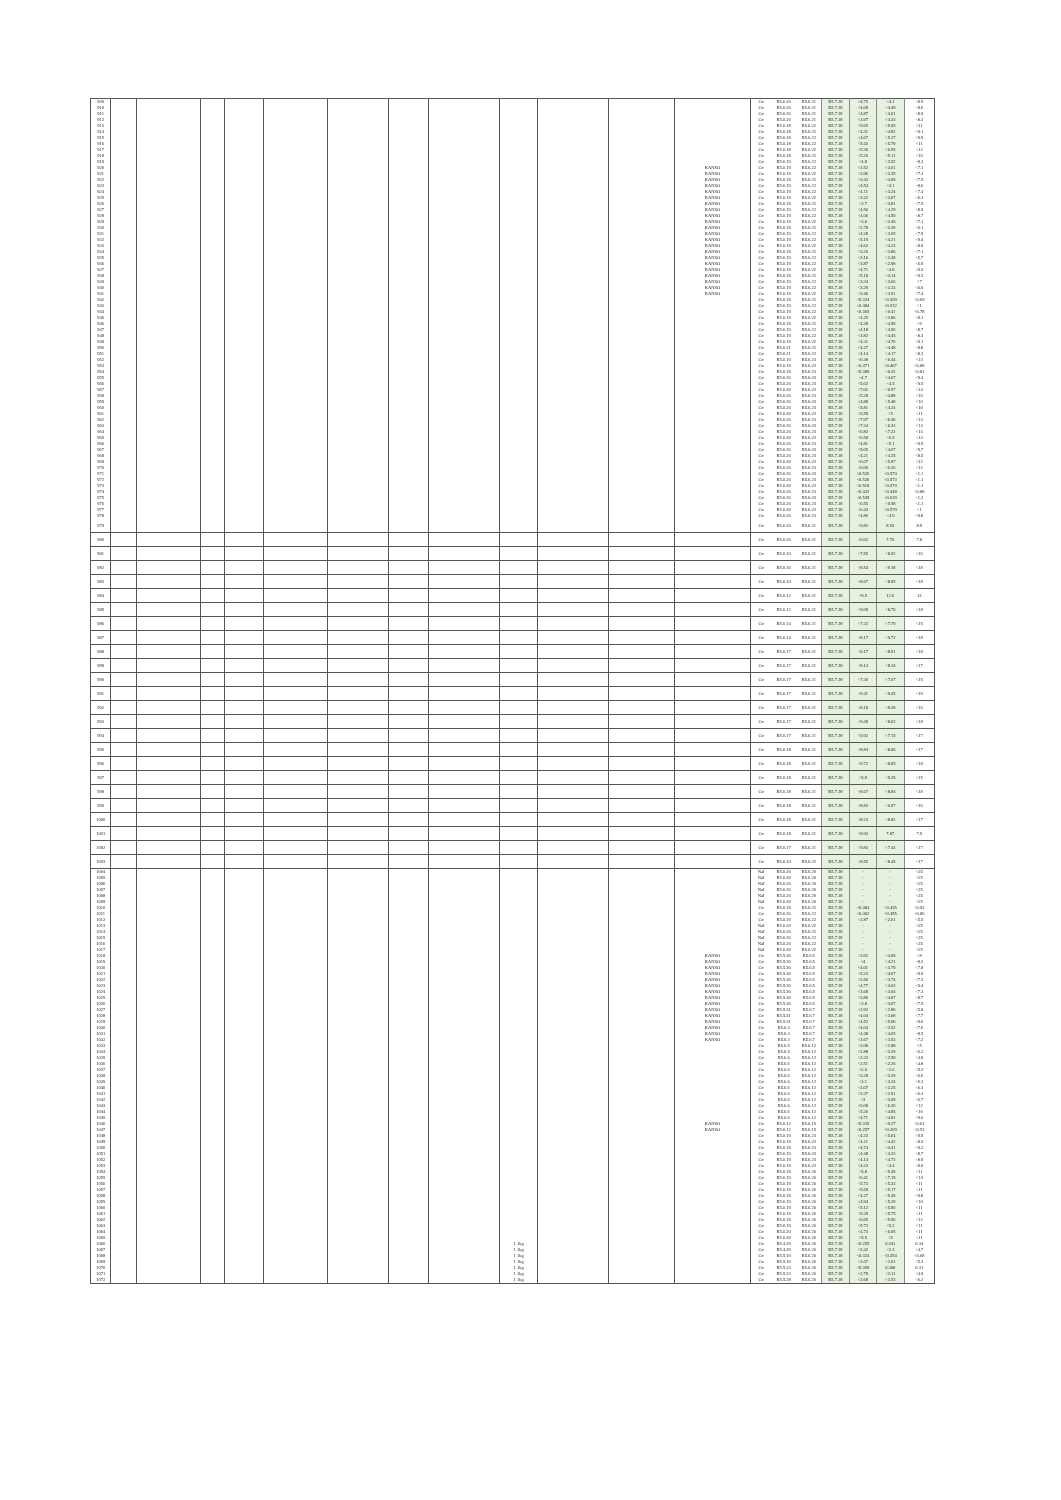| 909 | | | | | | | | | | | | | Ge | R5.6.20 | R5.6.21 | R5.7.18 | <4.75 | <4.1 | <8.9 |
| 910 | | | | | | | | | | | | | Ge | R5.6.20 | R5.6.21 | R5.7.18 | <4.08 | <4.49 | <8.6 |
| 911 | | | | | | | | | | | | | Ge | R5.6.20 | R5.6.21 | R5.7.18 | <4.87 | <4.01 | <8.9 |
| 912 | | | | | | | | | | | | | Ge | R5.6.20 | R5.6.21 | R5.7.18 | <3.97 | <4.33 | <8.3 |
| 913 | | | | | | | | | | | | | Ge | R5.6.18 | R5.6.22 | R5.7.18 | <5.65 | <5.05 | <11 |
| 914 | | | | | | | | | | | | | Ge | R5.6.18 | R5.6.22 | R5.7.18 | <4.31 | <4.82 | <9.1 |
| 915 | | | | | | | | | | | | | Ge | R5.6.18 | R5.6.22 | R5.7.18 | <4.67 | <5.27 | <9.9 |
| 916 | | | | | | | | | | | | | Ge | R5.6.18 | R5.6.22 | R5.7.18 | <5.43 | <5.79 | <11 |
| 917 | | | | | | | | | | | | | Ge | R5.6.18 | R5.6.22 | R5.7.18 | <5.36 | <6.95 | <12 |
| 918 | | | | | | | | | | | | | Ge | R5.6.18 | R5.6.22 | R5.7.18 | <5.26 | <5.11 | <10 |
| 919 | | | | | | | | | | | | | Ge | R5.6.19 | R5.6.22 | R5.7.18 | <4.8 | <3.52 | <8.3 |
| 920 | | | | | | | | | | | | KANSO | Ge | R5.6.19 | R5.6.22 | R5.7.18 | <3.52 | <3.61 | <7.1 |
| 921 | | | | | | | | | | | | KANSO | Ge | R5.6.19 | R5.6.22 | R5.7.18 | <3.96 | <3.35 | <7.3 |
| 922 | | | | | | | | | | | | KANSO | Ge | R5.6.19 | R5.6.22 | R5.7.18 | <3.43 | <4.09 | <7.5 |
| 923 | | | | | | | | | | | | KANSO | Ge | R5.6.19 | R5.6.22 | R5.7.18 | <4.54 | <4.1 | <8.6 |
| 924 | | | | | | | | | | | | KANSO | Ge | R5.6.19 | R5.6.22 | R5.7.18 | <4.11 | <3.24 | <7.4 |
| 925 | | | | | | | | | | | | KANSO | Ge | R5.6.19 | R5.6.22 | R5.7.18 | <3.22 | <3.07 | <6.3 |
| 926 | | | | | | | | | | | | KANSO | Ge | R5.6.19 | R5.6.22 | R5.7.18 | <3.7 | <3.81 | <7.5 |
| 927 | | | | | | | | | | | | KANSO | Ge | R5.6.19 | R5.6.22 | R5.7.18 | <4.56 | <4.29 | <8.9 |
| 928 | | | | | | | | | | | | KANSO | Ge | R5.6.19 | R5.6.22 | R5.7.18 | <4.06 | <4.59 | <8.7 |
| 929 | | | | | | | | | | | | KANSO | Ge | R5.6.19 | R5.6.22 | R5.7.18 | <3.6 | <3.45 | <7.1 |
| 930 | | | | | | | | | | | | KANSO | Ge | R5.6.19 | R5.6.22 | R5.7.18 | <2.78 | <3.28 | <6.1 |
| 931 | | | | | | | | | | | | KANSO | Ge | R5.6.19 | R5.6.22 | R5.7.18 | <4.28 | <3.65 | <7.9 |
| 932 | | | | | | | | | | | | KANSO | Ge | R5.6.19 | R5.6.22 | R5.7.18 | <5.19 | <4.21 | <9.4 |
| 933 | | | | | | | | | | | | KANSO | Ge | R5.6.19 | R5.6.22 | R5.7.18 | <4.62 | <4.23 | <8.9 |
| 934 | | | | | | | | | | | | KANSO | Ge | R5.6.19 | R5.6.22 | R5.7.18 | <3.26 | <3.86 | <7.1 |
| 935 | | | | | | | | | | | | KANSO | Ge | R5.6.19 | R5.6.22 | R5.7.18 | <3.16 | <2.49 | <5.7 |
| 936 | | | | | | | | | | | | KANSO | Ge | R5.6.19 | R5.6.22 | R5.7.18 | <3.87 | <2.98 | <6.9 |
| 937 | | | | | | | | | | | | KANSO | Ge | R5.6.19 | R5.6.22 | R5.7.18 | <4.71 | <4.8 | <9.5 |
| 938 | | | | | | | | | | | | KANSO | Ge | R5.6.19 | R5.6.22 | R5.7.18 | <5.18 | <4.14 | <9.3 |
| 939 | | | | | | | | | | | | KANSO | Ge | R5.6.19 | R5.6.22 | R5.7.18 | <3.34 | <3.66 | <7 |
| 940 | | | | | | | | | | | | KANSO | Ge | R5.6.19 | R5.6.22 | R5.7.18 | <3.29 | <3.33 | <6.6 |
| 941 | | | | | | | | | | | | KANSO | Ge | R5.6.19 | R5.6.22 | R5.7.18 | <3.46 | <3.91 | <7.4 |
| 942 | | | | | | | | | | | | | Ge | R5.6.19 | R5.6.22 | R5.7.18 | <0.324 | <0.369 | <0.69 |
| 943 | | | | | | | | | | | | | Ge | R5.6.19 | R5.6.22 | R5.7.18 | <0.484 | <0.512 | <1 |
| 944 | | | | | | | | | | | | | Ge | R5.6.19 | R5.6.22 | R5.7.18 | <0.365 | <0.41 | <0.78 |
| 945 | | | | | | | | | | | | | Ge | R5.6.19 | R5.6.22 | R5.7.18 | <4.25 | <3.86 | <8.1 |
| 946 | | | | | | | | | | | | | Ge | R5.6.19 | R5.6.22 | R5.7.18 | <4.38 | <4.58 | <9 |
| 947 | | | | | | | | | | | | | Ge | R5.6.19 | R5.6.22 | R5.7.18 | <4.18 | <4.56 | <8.7 |
| 948 | | | | | | | | | | | | | Ge | R5.6.19 | R5.6.22 | R5.7.18 | <3.82 | <4.45 | <8.3 |
| 949 | | | | | | | | | | | | | Ge | R5.6.19 | R5.6.22 | R5.7.18 | <4.31 | <4.76 | <9.1 |
| 950 | | | | | | | | | | | | | Ge | R5.6.21 | R5.6.22 | R5.7.18 | <4.27 | <4.48 | <8.8 |
| 951 | | | | | | | | | | | | | Ge | R5.6.21 | R5.6.22 | R5.7.18 | <4.14 | <4.17 | <8.3 |
| 952 | | | | | | | | | | | | | Ge | R5.6.19 | R5.6.23 | R5.7.18 | <6.48 | <6.44 | <13 |
| 953 | | | | | | | | | | | | | Ge | R5.6.19 | R5.6.23 | R5.7.18 | <0.471 | <0.407 | <0.88 |
| 954 | | | | | | | | | | | | | Ge | R5.6.19 | R5.6.23 | R5.7.18 | <0.389 | <0.42 | <0.81 |
| 955 | | | | | | | | | | | | | Ge | R5.6.20 | R5.6.23 | R5.7.18 | <4.7 | <4.67 | <9.4 |
| 956 | | | | | | | | | | | | | Ge | R5.6.20 | R5.6.23 | R5.7.18 | <5.02 | <4.5 | <9.5 |
| 957 | | | | | | | | | | | | | Ge | R5.6.20 | R5.6.23 | R5.7.18 | <7.02 | <6.57 | <14 |
| 958 | | | | | | | | | | | | | Ge | R5.6.20 | R5.6.23 | R5.7.18 | <5.28 | <4.88 | <10 |
| 959 | | | | | | | | | | | | | Ge | R5.6.20 | R5.6.23 | R5.7.18 | <4.88 | <5.48 | <10 |
| 960 | | | | | | | | | | | | | Ge | R5.6.20 | R5.6.23 | R5.7.18 | <5.81 | <4.24 | <10 |
| 961 | | | | | | | | | | | | | Ge | R5.6.20 | R5.6.23 | R5.7.18 | <5.59 | <5 | <11 |
| 962 | | | | | | | | | | | | | Ge | R5.6.20 | R5.6.23 | R5.7.18 | <7.97 | <6.36 | <14 |
| 963 | | | | | | | | | | | | | Ge | R5.6.20 | R5.6.23 | R5.7.18 | <7.34 | <6.32 | <14 |
| 964 | | | | | | | | | | | | | Ge | R5.6.20 | R5.6.23 | R5.7.18 | <6.82 | <7.22 | <14 |
| 965 | | | | | | | | | | | | | Ge | R5.6.20 | R5.6.23 | R5.7.18 | <6.58 | <6.9 | <13 |
| 966 | | | | | | | | | | | | | Ge | R5.6.20 | R5.6.23 | R5.7.18 | <4.81 | <5.1 | <9.9 |
| 967 | | | | | | | | | | | | | Ge | R5.6.20 | R5.6.23 | R5.7.18 | <5.05 | <4.67 | <9.7 |
| 968 | | | | | | | | | | | | | Ge | R5.6.20 | R5.6.23 | R5.7.18 | <4.21 | <4.25 | <8.5 |
| 969 | | | | | | | | | | | | | Ge | R5.6.20 | R5.6.23 | R5.7.18 | <6.07 | <5.87 | <12 |
| 970 | | | | | | | | | | | | | Ge | R5.6.20 | R5.6.23 | R5.7.18 | <6.00 | <6.26 | <12 |
| 971 | | | | | | | | | | | | | Ge | R5.6.20 | R5.6.23 | R5.7.18 | <0.526 | <0.574 | <1.1 |
| 972 | | | | | | | | | | | | | Ge | R5.6.20 | R5.6.23 | R5.7.18 | <0.536 | <0.573 | <1.1 |
| 973 | | | | | | | | | | | | | Ge | R5.6.20 | R5.6.23 | R5.7.18 | <0.519 | <0.574 | <1.1 |
| 974 | | | | | | | | | | | | | Ge | R5.6.20 | R5.6.23 | R5.7.18 | <0.432 | <0.448 | <0.88 |
| 975 | | | | | | | | | | | | | Ge | R5.6.20 | R5.6.23 | R5.7.18 | <0.549 | <0.629 | <1.2 |
| 976 | | | | | | | | | | | | | Ge | R5.6.20 | R5.6.23 | R5.7.18 | <0.55 | <0.58 | <1.1 |
| 977 | | | | | | | | | | | | | Ge | R5.6.20 | R5.6.23 | R5.7.18 | <0.43 | <0.579 | <1 |
| 978 | | | | | | | | | | | | | Ge | R5.6.20 | R5.6.23 | R5.7.18 | <4.86 | <4.9 | <9.8 |
| 979 | | | | | | | | | | | | | Ge | R5.6.20 | R5.6.21 | R5.7.18 | <9.82 | 8.93 | 8.9 |
| 980 | | | | | | | | | | | | | Ge | R5.6.20 | R5.6.21 | R5.7.18 | <6.02 | 7.76 | 7.8 |
| 981 | | | | | | | | | | | | | Ge | R5.6.10 | R5.6.21 | R5.7.18 | <7.55 | <8.92 | <16 |
| 982 | | | | | | | | | | | | | Ge | R5.6.10 | R5.6.21 | R5.7.18 | <8.54 | <9.18 | <18 |
| 983 | | | | | | | | | | | | | Ge | R5.6.10 | R5.6.21 | R5.7.18 | <8.67 | <8.95 | <18 |
| 984 | | | | | | | | | | | | | Ge | R5.6.12 | R5.6.21 | R5.7.18 | <9.5 | 12.6 | 13 |
| 985 | | | | | | | | | | | | | Ge | R5.6.12 | R5.6.21 | R5.7.18 | <9.09 | <8.76 | <18 |
| 986 | | | | | | | | | | | | | Ge | R5.6.14 | R5.6.21 | R5.7.18 | <7.22 | <7.79 | <15 |
| 987 | | | | | | | | | | | | | Ge | R5.6.14 | R5.6.21 | R5.7.18 | <8.17 | <9.72 | <18 |
| 988 | | | | | | | | | | | | | Ge | R5.6.17 | R5.6.21 | R5.7.18 | <9.17 | <8.91 | <18 |
| 989 | | | | | | | | | | | | | Ge | R5.6.17 | R5.6.21 | R5.7.18 | <9.14 | <8.24 | <17 |
| 990 | | | | | | | | | | | | | Ge | R5.6.17 | R5.6.21 | R5.7.18 | <7.36 | <7.67 | <15 |
| 991 | | | | | | | | | | | | | Ge | R5.6.17 | R5.6.21 | R5.7.18 | <9.41 | <9.45 | <19 |
| 992 | | | | | | | | | | | | | Ge | R5.6.17 | R5.6.21 | R5.7.18 | <8.18 | <8.28 | <16 |
| 993 | | | | | | | | | | | | | Ge | R5.6.17 | R5.6.21 | R5.7.18 | <9.49 | <8.62 | <18 |
| 994 | | | | | | | | | | | | | Ge | R5.6.17 | R5.6.21 | R5.7.18 | <9.92 | <7.15 | <17 |
| 995 | | | | | | | | | | | | | Ge | R5.6.18 | R5.6.21 | R5.7.18 | <8.84 | <8.06 | <17 |
| 996 | | | | | | | | | | | | | Ge | R5.6.18 | R5.6.21 | R5.7.18 | <9.72 | <8.05 | <18 |
| 997 | | | | | | | | | | | | | Ge | R5.6.18 | R5.6.21 | R5.7.18 | <5.9 | <9.39 | <15 |
| 998 | | | | | | | | | | | | | Ge | R5.6.18 | R5.6.21 | R5.7.18 | <8.67 | <8.84 | <18 |
| 999 | | | | | | | | | | | | | Ge | R5.6.18 | R5.6.21 | R5.7.18 | <8.83 | <6.97 | <16 |
| 1000 | | | | | | | | | | | | | Ge | R5.6.18 | R5.6.21 | R5.7.18 | <8.23 | <8.82 | <17 |
| 1001 | | | | | | | | | | | | | Ge | R5.6.18 | R5.6.21 | R5.7.18 | <8.93 | 7.87 | 7.9 |
| 1002 | | | | | | | | | | | | | Ge | R5.6.17 | R5.6.21 | R5.7.18 | <9.83 | <7.43 | <17 |
| 1003 | | | | | | | | | | | | | Ge | R5.6.10 | R5.6.22 | R5.7.18 | <8.55 | <8.45 | <17 |
| 1004 | | | | | | | | | | | | | NaI | R5.6.20 | R5.6.20 | R5.7.18 | - | - | <25 |
| 1005 | | | | | | | | | | | | | NaI | R5.6.20 | R5.6.20 | R5.7.18 | - | - | <25 |
| 1006 | | | | | | | | | | | | | NaI | R5.6.20 | R5.6.20 | R5.7.18 | - | - | <25 |
| 1007 | | | | | | | | | | | | | NaI | R5.6.20 | R5.6.20 | R5.7.18 | - | - | <25 |
| 1008 | | | | | | | | | | | | | NaI | R5.6.20 | R5.6.20 | R5.7.18 | - | - | <25 |
| 1009 | | | | | | | | | | | | | NaI | R5.6.20 | R5.6.20 | R5.7.18 | - | - | <25 |
| 1010 | | | | | | | | | | | | | Ge | R5.6.19 | R5.6.22 | R5.7.18 | <0.484 | <0.435 | <0.92 |
| 1011 | | | | | | | | | | | | | Ge | R5.6.20 | R5.6.22 | R5.7.18 | <0.402 | <0.455 | <0.86 |
| 1012 | | | | | | | | | | | | | Ge | R5.6.19 | R5.6.22 | R5.7.18 | <2.87 | <2.61 | <5.5 |
| 1013 | | | | | | | | | | | | | NaI | R5.6.20 | R5.6.22 | R5.7.18 | - | - | <25 |
| 1014 | | | | | | | | | | | | | NaI | R5.6.20 | R5.6.22 | R5.7.18 | - | - | <25 |
| 1015 | | | | | | | | | | | | | NaI | R5.6.20 | R5.6.22 | R5.7.18 | - | - | <25 |
| 1016 | | | | | | | | | | | | | NaI | R5.6.20 | R5.6.22 | R5.7.18 | - | - | <25 |
| 1017 | | | | | | | | | | | | | NaI | R5.6.20 | R5.6.22 | R5.7.18 | - | - | <25 |
| 1018 | | | | | | | | | | | | KANSO | Ge | R5.5.30 | R5.6.5 | R5.7.18 | <3.92 | <4.09 | <8 |
| 1019 | | | | | | | | | | | | KANSO | Ge | R5.5.30 | R5.6.5 | R5.7.18 | <4 | <4.21 | <8.2 |
| 1020 | | | | | | | | | | | | KANSO | Ge | R5.5.30 | R5.6.5 | R5.7.18 | <4.01 | <3.79 | <7.8 |
| 1021 | | | | | | | | | | | | KANSO | Ge | R5.5.30 | R5.6.5 | R5.7.18 | <5.23 | <4.67 | <9.9 |
| 1022 | | | | | | | | | | | | KANSO | Ge | R5.5.30 | R5.6.5 | R5.7.18 | <3.56 | <3.74 | <7.3 |
| 1023 | | | | | | | | | | | | KANSO | Ge | R5.5.30 | R5.6.5 | R5.7.18 | <4.77 | <4.63 | <9.4 |
| 1024 | | | | | | | | | | | | KANSO | Ge | R5.5.30 | R5.6.5 | R5.7.18 | <3.68 | <3.64 | <7.3 |
| 1025 | | | | | | | | | | | | KANSO | Ge | R5.5.30 | R5.6.5 | R5.7.18 | <3.86 | <4.87 | <8.7 |
| 1026 | | | | | | | | | | | | KANSO | Ge | R5.5.30 | R5.6.5 | R5.7.18 | <3.8 | <3.67 | <7.5 |
| 1027 | | | | | | | | | | | | KANSO | Ge | R5.5.31 | R5.6.7 | R5.7.18 | <2.92 | <2.86 | <5.8 |
| 1028 | | | | | | | | | | | | KANSO | Ge | R5.5.31 | R5.6.7 | R5.7.18 | <4.04 | <3.68 | <7.7 |
| 1029 | | | | | | | | | | | | KANSO | Ge | R5.5.31 | R5.6.7 | R5.7.18 | <4.52 | <5.06 | <9.6 |
| 1030 | | | | | | | | | | | | KANSO | Ge | R5.6.3 | R5.6.7 | R5.7.18 | <4.04 | <3.52 | <7.6 |
| 1031 | | | | | | | | | | | | KANSO | Ge | R5.6.3 | R5.6.7 | R5.7.18 | <4.48 | <4.05 | <8.5 |
| 1032 | | | | | | | | | | | | KANSO | Ge | R5.6.3 | R5.6.7 | R5.7.18 | <3.67 | <3.53 | <7.2 |
| 1033 | | | | | | | | | | | | | Ge | R5.6.5 | R5.6.12 | R5.7.18 | <3.08 | <1.88 | <5 |
| 1034 | | | | | | | | | | | | | Ge | R5.6.5 | R5.6.12 | R5.7.18 | <2.88 | <3.29 | <6.2 |
| 1035 | | | | | | | | | | | | | Ge | R5.6.6 | R5.6.12 | R5.7.18 | <2.23 | <2.59 | <4.8 |
| 1036 | | | | | | | | | | | | | Ge | R5.6.6 | R5.6.12 | R5.7.18 | <2.51 | <2.26 | <4.8 |
| 1037 | | | | | | | | | | | | | Ge | R5.6.6 | R5.6.12 | R5.7.18 | <2.6 | <2.6 | <5.2 |
| 1038 | | | | | | | | | | | | | Ge | R5.6.6 | R5.6.12 | R5.7.18 | <3.28 | <3.29 | <6.6 |
| 1039 | | | | | | | | | | | | | Ge | R5.6.6 | R5.6.12 | R5.7.18 | <3.1 | <3.24 | <6.3 |
| 1040 | | | | | | | | | | | | | Ge | R5.6.6 | R5.6.12 | R5.7.18 | <3.07 | <3.25 | <6.3 |
| 1041 | | | | | | | | | | | | | Ge | R5.6.6 | R5.6.12 | R5.7.18 | <3.37 | <2.91 | <6.3 |
| 1042 | | | | | | | | | | | | | Ge | R5.6.6 | R5.6.12 | R5.7.18 | <3 | <3.69 | <6.7 |
| 1043 | | | | | | | | | | | | | Ge | R5.6.6 | R5.6.12 | R5.7.18 | <6.08 | <6.26 | <12 |
| 1044 | | | | | | | | | | | | | Ge | R5.6.6 | R5.6.12 | R5.7.18 | <5.26 | <4.85 | <10 |
| 1045 | | | | | | | | | | | | | Ge | R5.6.6 | R5.6.12 | R5.7.18 | <4.71 | <4.91 | <9.6 |
| 1046 | | | | | | | | | | | | KANSO | Ge | R5.6.12 | R5.6.15 | R5.7.18 | <0.335 | <0.27 | <0.61 |
| 1047 | | | | | | | | | | | | KANSO | Ge | R5.6.12 | R5.6.15 | R5.7.18 | <0.257 | <0.269 | <0.53 |
| 1048 | | | | | | | | | | | | | Ge | R5.6.19 | R5.6.23 | R5.7.18 | <4.23 | <5.64 | <9.9 |
| 1049 | | | | | | | | | | | | | Ge | R5.6.19 | R5.6.23 | R5.7.18 | <4.11 | <4.42 | <8.5 |
| 1050 | | | | | | | | | | | | | Ge | R5.6.19 | R5.6.23 | R5.7.18 | <4.74 | <4.41 | <9.2 |
| 1051 | | | | | | | | | | | | | Ge | R5.6.19 | R5.6.23 | R5.7.18 | <4.48 | <4.23 | <8.7 |
| 1052 | | | | | | | | | | | | | Ge | R5.6.19 | R5.6.23 | R5.7.18 | <4.14 | <4.73 | <8.9 |
| 1053 | | | | | | | | | | | | | Ge | R5.6.19 | R5.6.23 | R5.7.18 | <4.23 | <4.4 | <8.6 |
| 1054 | | | | | | | | | | | | | Ge | R5.6.19 | R5.6.26 | R5.7.18 | <5.8 | <5.49 | <11 |
| 1055 | | | | | | | | | | | | | Ge | R5.6.19 | R5.6.26 | R5.7.18 | <6.41 | <7.15 | <14 |
| 1056 | | | | | | | | | | | | | Ge | R5.6.19 | R5.6.26 | R5.7.18 | <5.73 | <5.33 | <11 |
| 1057 | | | | | | | | | | | | | Ge | R5.6.19 | R5.6.26 | R5.7.18 | <5.69 | <5.17 | <11 |
| 1058 | | | | | | | | | | | | | Ge | R5.6.19 | R5.6.26 | R5.7.18 | <4.27 | <5.49 | <9.8 |
| 1059 | | | | | | | | | | | | | Ge | R5.6.19 | R5.6.26 | R5.7.18 | <4.94 | <5.29 | <10 |
| 1060 | | | | | | | | | | | | | Ge | R5.6.19 | R5.6.26 | R5.7.18 | <5.12 | <5.96 | <11 |
| 1061 | | | | | | | | | | | | | Ge | R5.6.19 | R5.6.26 | R5.7.18 | <5.29 | <5.75 | <11 |
| 1062 | | | | | | | | | | | | | Ge | R5.6.19 | R5.6.26 | R5.7.18 | <6.65 | <5.56 | <12 |
| 1063 | | | | | | | | | | | | | Ge | R5.6.19 | R5.6.26 | R5.7.18 | <5.73 | <5.2 | <11 |
| 1064 | | | | | | | | | | | | | Ge | R5.6.20 | R5.6.26 | R5.7.18 | <4.73 | <6.05 | <11 |
| 1065 | | | | | | | | | | | | | Ge | R5.6.20 | R5.6.26 | R5.7.18 | <5.5 | <5 | <11 |
| 1066 | | | | | | | | | 1 1kg | | | | Ge | R5.4.29 | R5.6.26 | R5.7.18 | <0.255 | 0.341 | 0.34 |
| 1067 | | | | | | | | | 1 1kg | | | | Ge | R5.4.29 | R5.6.26 | R5.7.18 | <2.42 | <2.3 | <4.7 |
| 1068 | | | | | | | | | 1 1kg | | | | Ge | R5.5.10 | R5.6.26 | R5.7.18 | <0.324 | <0.354 | <0.68 |
| 1069 | | | | | | | | | 1 1kg | | | | Ge | R5.5.10 | R5.6.26 | R5.7.18 | <2.67 | <2.62 | <5.3 |
| 1070 | | | | | | | | | 1 1kg | | | | Ge | R5.5.23 | R5.6.26 | R5.7.18 | <0.309 | 0.308 | 0.31 |
| 1071 | | | | | | | | | 1 1kg | | | | Ge | R5.5.23 | R5.6.26 | R5.7.18 | <2.79 | <2.11 | <4.9 |
| 1072 | | | | | | | | | 1 1kg | | | | Ge | R5.5.28 | R5.6.26 | R5.7.18 | <2.68 | <3.53 | <6.2 |